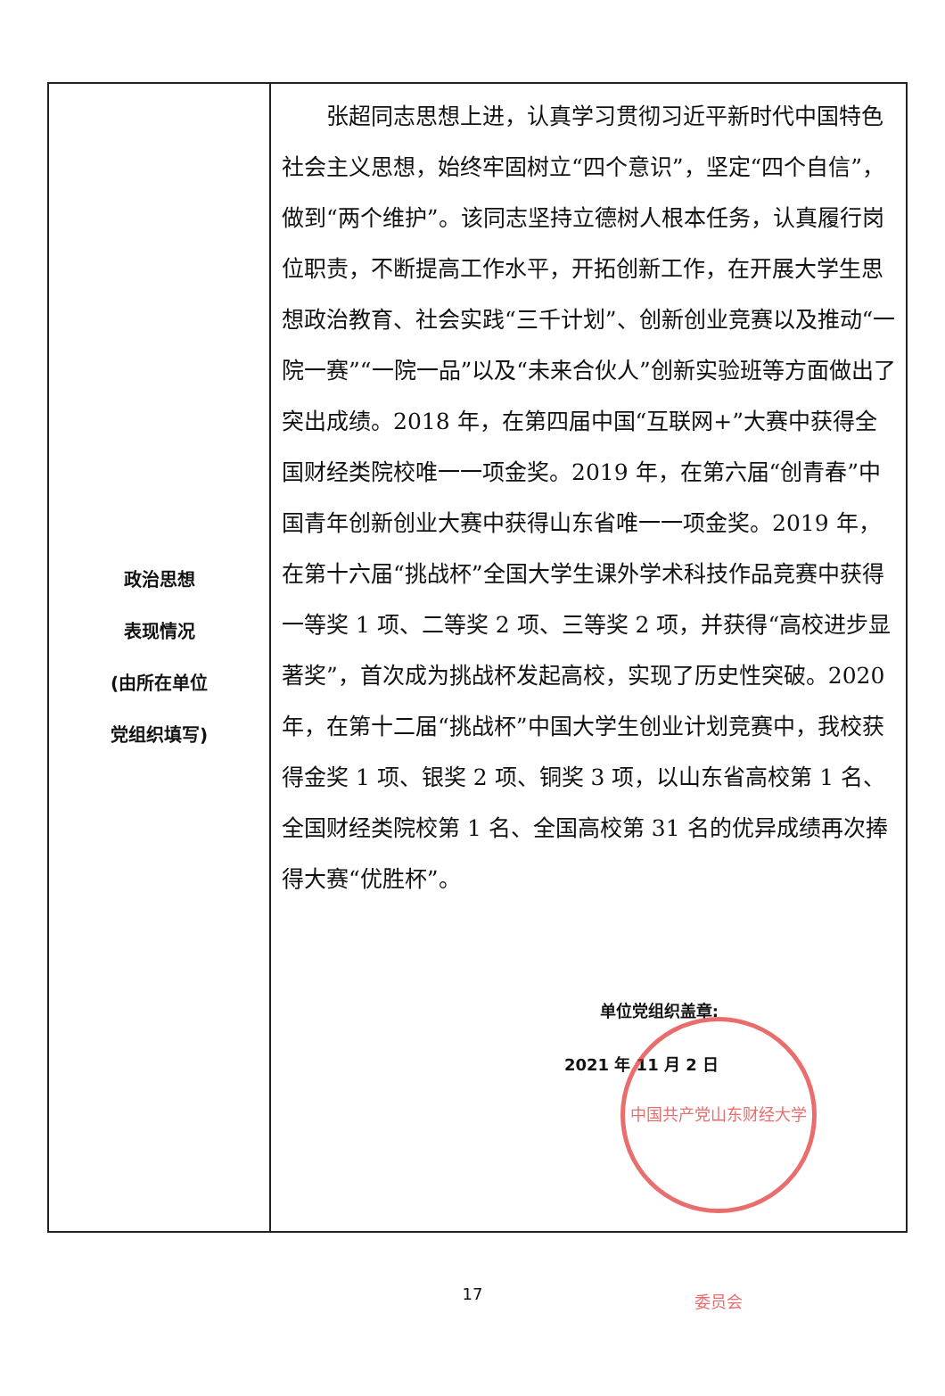| 政治思想 表现情况 (由所在单位 党组织填写) | 张超同志思想上进，认真学习贯彻习近平新时代中国特色社会主义思想，始终牢固树立“四个意识”，坚定“四个自信”，做到“两个维护”。该同志坚持立德树人根本任务，认真履行岗位职责，不断提高工作水平，开拓创新工作，在开展大学生思想政治教育、社会实践“三千计划”、创新创业竞赛以及推动“一院一赛”“一院一品”以及“未来合伙人”创新实验班等方面做出了突出成绩。2018 年，在第四届中国“互联网+”大赛中获得全国财经类院校唯一一项金奖。2019 年，在第六届“创青春”中国青年创新创业大赛中获得山东省唯一一项金奖。2019 年，在第十六届“挑战杯”全国大学生课外学术科技作品竞赛中获得一等奖 1 项、二等奖 2 项、三等奖 2 项，并获得“高校进步显著奖”，首次成为挑战杯发起高校，实现了历史性突破。2020 年，在第十二届“挑战杯”中国大学生创业计划竞赛中，我校获得金奖 1 项、银奖 2 项、铜奖 3 项，以山东省高校第 1 名、全国财经类院校第 1 名、全国高校第 31 名的优异成绩再次捧得大赛“优胜杯”。 单位党组织盖章: 2021 年 11 月 2 日 中国共产党山东财经大学委员会 |
17